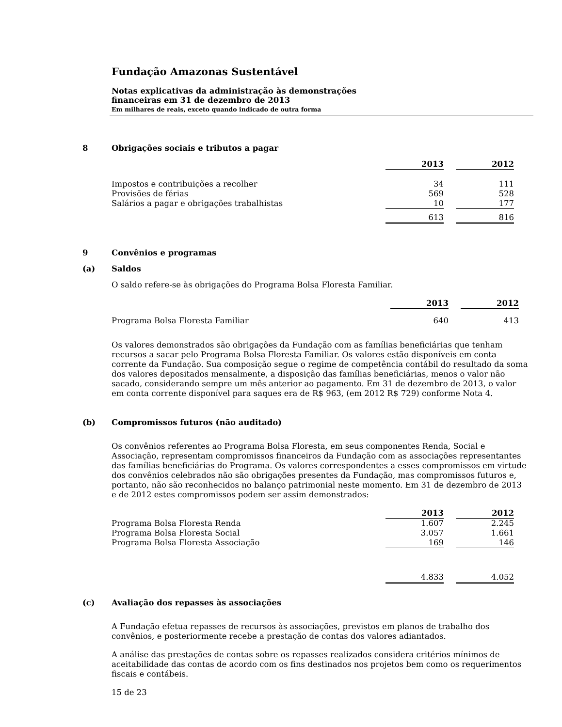Fundação Amazonas Sustentável
Notas explicativas da administração às demonstrações
financeiras em 31 de dezembro de 2013
Em milhares de reais, exceto quando indicado de outra forma
8 Obrigações sociais e tributos a pagar
| | 2013 | | 2012 |
| --- | --- | --- | --- |
| Impostos e contribuições a recolher | 34 | | 111 |
| Provisões de férias | 569 | | 528 |
| Salários a pagar e obrigações trabalhistas | 10 | | 177 |
| | 613 | | 816 |
9 Convênios e programas
(a) Saldos
O saldo refere-se às obrigações do Programa Bolsa Floresta Familiar.
| | 2013 | | 2012 |
| --- | --- | --- | --- |
| Programa Bolsa Floresta Familiar | 640 | | 413 |
Os valores demonstrados são obrigações da Fundação com as famílias beneficiárias que tenham recursos a sacar pelo Programa Bolsa Floresta Familiar. Os valores estão disponíveis em conta corrente da Fundação. Sua composição segue o regime de competência contábil do resultado da soma dos valores depositados mensalmente, a disposição das famílias beneficiárias, menos o valor não sacado, considerando sempre um mês anterior ao pagamento. Em 31 de dezembro de 2013, o valor em conta corrente disponível para saques era de R$ 963, (em 2012 R$ 729) conforme Nota 4.
(b) Compromissos futuros (não auditado)
Os convênios referentes ao Programa Bolsa Floresta, em seus componentes Renda, Social e Associação, representam compromissos financeiros da Fundação com as associações representantes das famílias beneficiárias do Programa. Os valores correspondentes a esses compromissos em virtude dos convênios celebrados não são obrigações presentes da Fundação, mas compromissos futuros e, portanto, não são reconhecidos no balanço patrimonial neste momento. Em 31 de dezembro de 2013 e de 2012 estes compromissos podem ser assim demonstrados:
| | 2013 | | 2012 |
| --- | --- | --- | --- |
| Programa Bolsa Floresta Renda | 1.607 | | 2.245 |
| Programa Bolsa Floresta Social | 3.057 | | 1.661 |
| Programa Bolsa Floresta Associação | 169 | | 146 |
| | 4.833 | | 4.052 |
(c) Avaliação dos repasses às associações
A Fundação efetua repasses de recursos às associações, previstos em planos de trabalho dos convênios, e posteriormente recebe a prestação de contas dos valores adiantados.
A análise das prestações de contas sobre os repasses realizados considera critérios mínimos de aceitabilidade das contas de acordo com os fins destinados nos projetos bem como os requerimentos fiscais e contábeis.
15 de 23